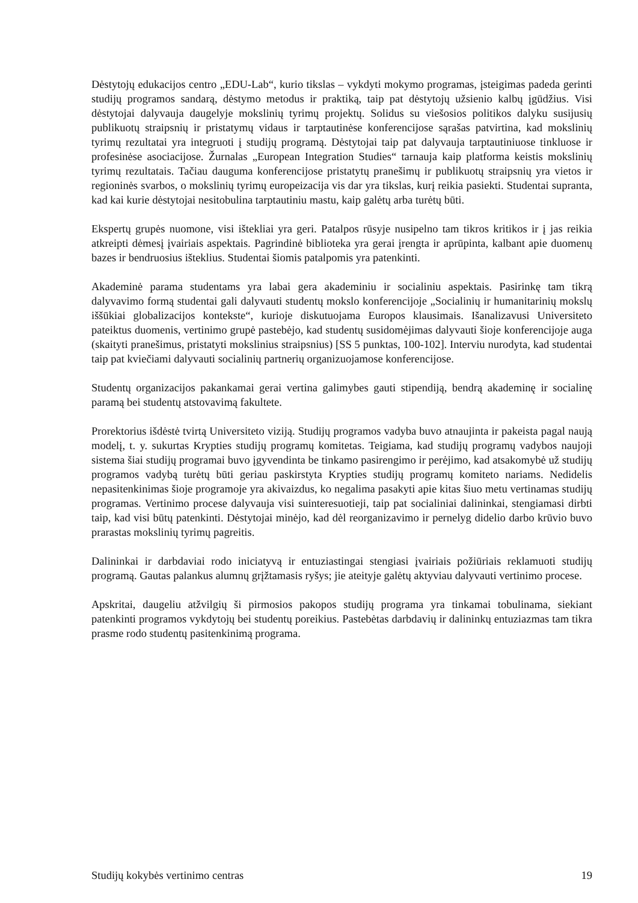Dėstytojų edukacijos centro „EDU-Lab“, kurio tikslas – vykdyti mokymo programas, įsteigimas padeda gerinti studijų programos sandarą, dėstymo metodus ir praktiką, taip pat dėstytojų užsienio kalbų įgūdžius. Visi dėstytojai dalyvauja daugelyje mokslinių tyrimų projektų. Solidus su viešosios politikos dalyku susijusių publikuotų straipsnių ir pristatymų vidaus ir tarptautinėse konferencijose sąrašas patvirtina, kad mokslinių tyrimų rezultatai yra integruoti į studijų programą. Dėstytojai taip pat dalyvauja tarptautiniuose tinkluose ir profesinėse asociacijose. Žurnalas „European Integration Studies“ tarnauja kaip platforma keistis mokslinių tyrimų rezultatais. Tačiau dauguma konferencijose pristatytų pranešimų ir publikuotų straipsnių yra vietos ir regioninės svarbos, o mokslinių tyrimų europeizacija vis dar yra tikslas, kurį reikia pasiekti. Studentai supranta, kad kai kurie dėstytojai nesitobulina tarptautiniu mastu, kaip galėtų arba turėtų būti.
Ekspertų grupės nuomone, visi ištekliai yra geri. Patalpos rūsyje nusipelno tam tikros kritikos ir į jas reikia atkreipti dėmesį įvairiais aspektais. Pagrindinė biblioteka yra gerai įrengta ir aprūpinta, kalbant apie duomenų bazes ir bendruosius išteklius. Studentai šiomis patalpomis yra patenkinti.
Akademinė parama studentams yra labai gera akademiniu ir socialiniu aspektais. Pasirinkę tam tikrą dalyvavimo formą studentai gali dalyvauti studentų mokslo konferencijoje „Socialinių ir humanitarinių mokslų iššūkiai globalizacijos kontekste“, kurioje diskutuojama Europos klausimais. Išanalizavusi Universiteto pateiktus duomenis, vertinimo grupė pastebėjo, kad studentų susidomėjimas dalyvauti šioje konferencijoje auga (skaityti pranešimus, pristatyti mokslinius straipsnius) [SS 5 punktas, 100-102]. Interviu nurodyta, kad studentai taip pat kviečiami dalyvauti socialinių partnerių organizuojamose konferencijose.
Studentų organizacijos pakankamai gerai vertina galimybes gauti stipendiją, bendrą akademinę ir socialinę paramą bei studentų atstovavimą fakultete.
Prorektorius išdėstė tvirtą Universiteto viziją. Studijų programos vadyba buvo atnaujinta ir pakeista pagal naują modelį, t. y. sukurtas Krypties studijų programų komitetas. Teigiama, kad studijų programų vadybos naujoji sistema šiai studijų programai buvo įgyvendinta be tinkamo pasirengimo ir perėjimo, kad atsakomybė už studijų programos vadybą turėtų būti geriau paskirstyta Krypties studijų programų komiteto nariams. Nedidelis nepasitenkinimas šioje programoje yra akivaizdus, ko negalima pasakyti apie kitas šiuo metu vertinamas studijų programas. Vertinimo procese dalyvauja visi suinteresuotieji, taip pat socialiniai dalininkai, stengiamasi dirbti taip, kad visi būtų patenkinti. Dėstytojai minėjo, kad dėl reorganizavimo ir pernelyg didelio darbo krūvio buvo prarastas mokslinių tyrimų pagreitis.
Dalininkai ir darbdaviai rodo iniciatyvą ir entuziastingai stengiasi įvairiais požiūriais reklamuoti studijų programą. Gautas palankus alumnų grįžtamasis ryšys; jie ateityje galėtų aktyviau dalyvauti vertinimo procese.
Apskritai, daugeliu atžvilgių ši pirmosios pakopos studijų programa yra tinkamai tobulinama, siekiant patenkinti programos vykdytojų bei studentų poreikius. Pastebėtas darbdavių ir dalininkų entuziazmas tam tikra prasme rodo studentų pasitenkinimą programa.
Studijų kokybės vertinimo centras 19